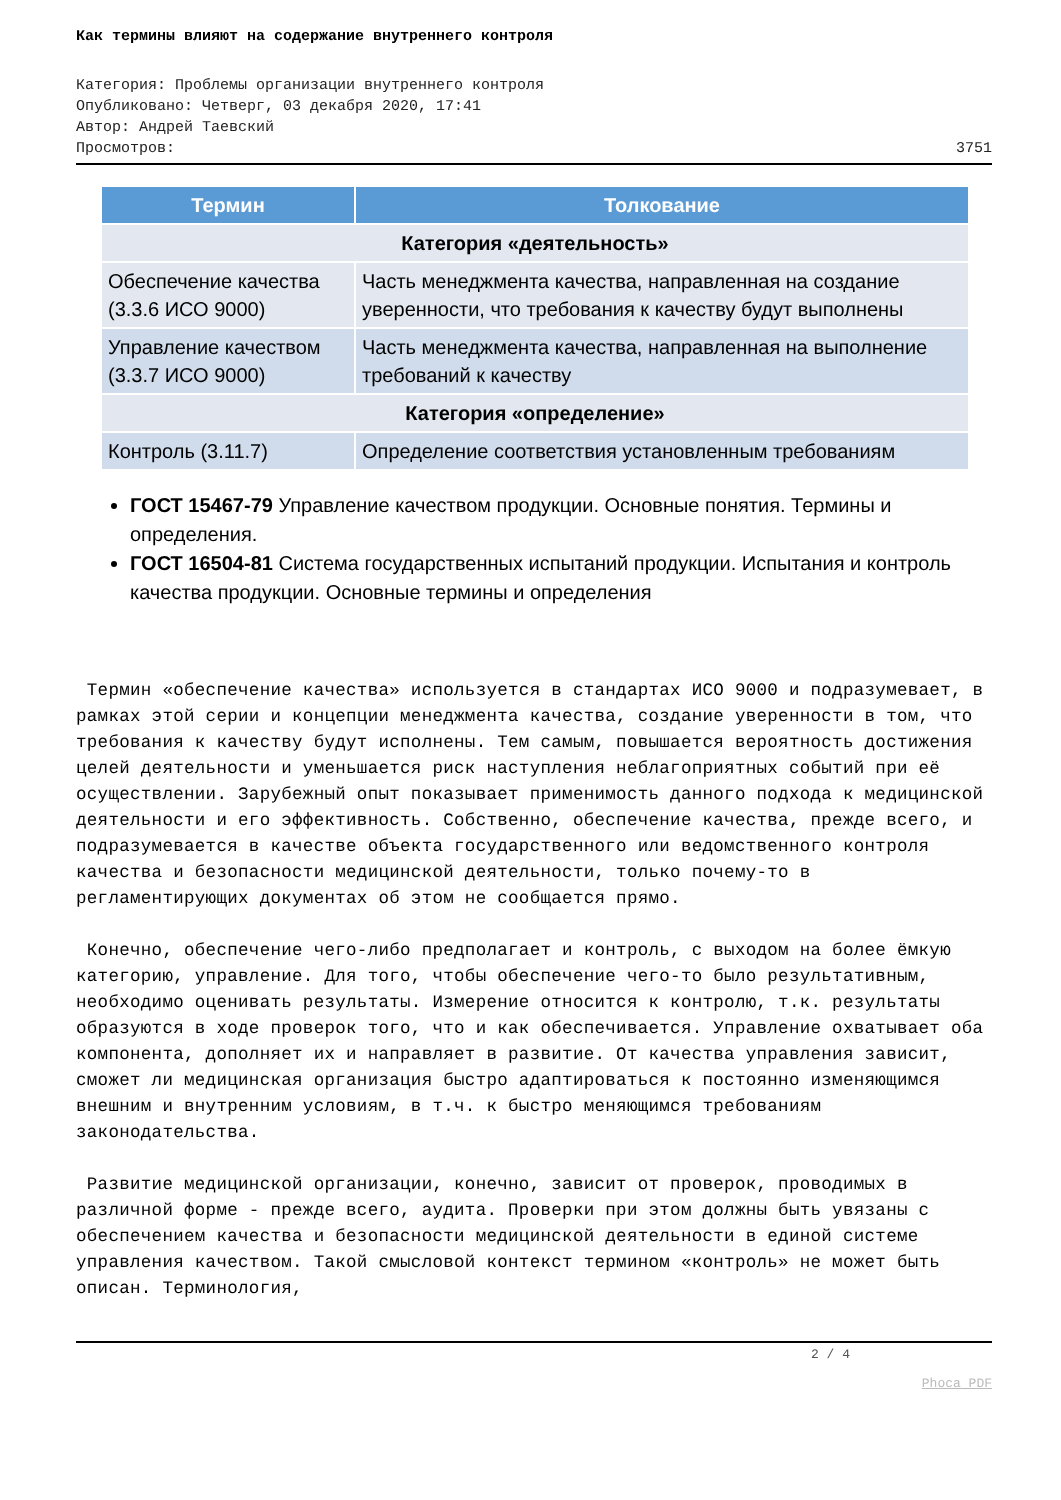Как термины влияют на содержание внутреннего контроля
Категория: Проблемы организации внутреннего контроля
Опубликовано: Четверг, 03 декабря 2020, 17:41
Автор: Андрей Таевский
Просмотров: 3751
| Термин | Толкование |
| --- | --- |
| Категория «деятельность» | |
| Обеспечение качества (3.3.6 ИСО 9000) | Часть менеджмента качества, направленная на создание уверенности, что требования к качеству будут выполнены |
| Управление качеством (3.3.7 ИСО 9000) | Часть менеджмента качества, направленная на выполнение требований к качеству |
| Категория «определение» | |
| Контроль (3.11.7) | Определение соответствия установленным требованиям |
ГОСТ 15467-79 Управление качеством продукции. Основные понятия. Термины и определения.
ГОСТ 16504-81 Система государственных испытаний продукции. Испытания и контроль качества продукции. Основные термины и определения
Термин «обеспечение качества» используется в стандартах ИСО 9000 и подразумевает, в рамках этой серии и концепции менеджмента качества, создание уверенности в том, что требования к качеству будут исполнены. Тем самым, повышается вероятность достижения целей деятельности и уменьшается риск наступления неблагоприятных событий при её осуществлении. Зарубежный опыт показывает применимость данного подхода к медицинской деятельности и его эффективность. Собственно, обеспечение качества, прежде всего, и подразумевается в качестве объекта государственного или ведомственного контроля качества и безопасности медицинской деятельности, только почему-то в регламентирующих документах об этом не сообщается прямо.
Конечно, обеспечение чего-либо предполагает и контроль, с выходом на более ёмкую категорию, управление. Для того, чтобы обеспечение чего-то было результативным, необходимо оценивать результаты. Измерение относится к контролю, т.к. результаты образуются в ходе проверок того, что и как обеспечивается. Управление охватывает оба компонента, дополняет их и направляет в развитие. От качества управления зависит, сможет ли медицинская организация быстро адаптироваться к постоянно изменяющимся внешним и внутренним условиям, в т.ч. к быстро меняющимся требованиям законодательства.
Развитие медицинской организации, конечно, зависит от проверок, проводимых в различной форме - прежде всего, аудита. Проверки при этом должны быть увязаны с обеспечением качества и безопасности медицинской деятельности в единой системе управления качеством. Такой смысловой контекст термином «контроль» не может быть описан. Терминология,
2 / 4
Phoca PDF